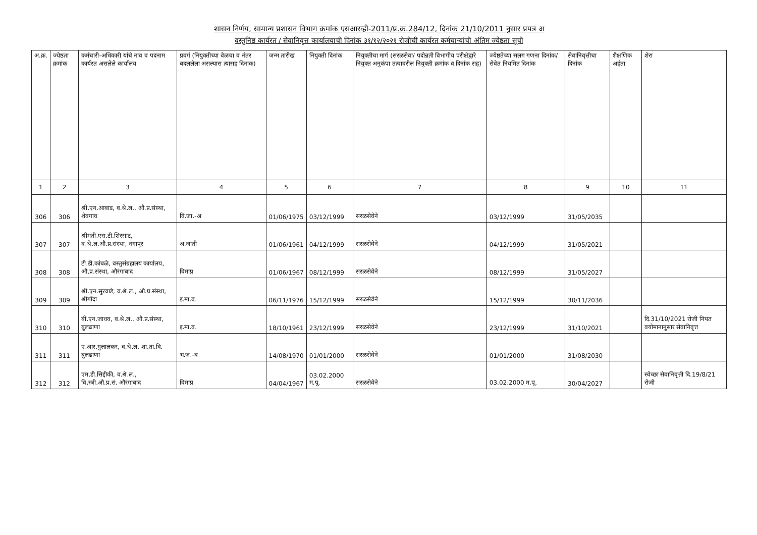शासन निर्णय, सामान्य प्रशासन विभाग क्रमांक एसआरव्ही-2011/प्र.क्र.284/12, दिनांक 21/10/2011 नुसार प्रपत्र अ
वस्तुनिष्ठ कार्यरत / सेवानिवृत्त कार्यालयाची दिनांक ३१/१२/२०२१ रोजीची कार्यरत कर्मचाऱ्यांची अंतिम ज्येष्ठता सूची
| अ.क्र. | ज्येष्ठता क्रमांक | कर्मचारी-अधिकारी यांचे नाव व पदनाम कार्यरत असलेले कार्यालय | प्रवर्ग (नियुक्तीच्या वेळचा व नंतर बदललेला असल्यास त्यासह दिनांक) | जन्म तारीख | नियुक्ती दिनांक | नियुक्तीचा मार्ग (सरळसेवा/ पदोन्नती विभागीय परीक्षेद्वारे नियुक्त अनुकंपा तत्वावरील नियुक्ती क्रमांक व दिनांक सह) | ज्येष्ठतेच्या सलग गणना दिनांक/ सेवेत नियमित दिनांक | सेवानिवृत्तीचा दिनांक | शैक्षणिक अर्हता | शेरा |
| --- | --- | --- | --- | --- | --- | --- | --- | --- | --- | --- |
| 1 | 2 | 3 | 4 | 5 | 6 | 7 | 8 | 9 | 10 | 11 |
| 306 | 306 | श्री.एन.आवाड, व.श्रे.ल., औ.प्र.संस्था, शेवगाव | वि.जा.-अ | 01/06/1975 | 03/12/1999 | सरळसेवेने | 03/12/1999 | 31/05/2035 | | |
| 307 | 307 | श्रीमती.एस.टी.शिरसाट, व.श्रे.ल.औ.प्र.संस्था, नगापूर | अ.जाती | 01/06/1961 | 04/12/1999 | सरळसेवेने | 04/12/1999 | 31/05/2021 | | |
| 308 | 308 | टी.डी.कांबळे, वस्तुसंग्रहालय कार्यालय, औ.प्र.संस्था, औरंगाबाद | विमाप्र | 01/06/1967 | 08/12/1999 | सरळसेवेने | 08/12/1999 | 31/05/2027 | | |
| 309 | 309 | श्री.एन.सुरवाडे, व.श्रे.ल., औ.प्र.संस्था, श्रीगोंदा | इ.मा.व. | 06/11/1976 | 15/12/1999 | सरळसेवेने | 15/12/1999 | 30/11/2036 | | |
| 310 | 310 | बी.एन.जाधव, व.श्रे.ल., औ.प्र.संस्था, बुलढाणा | इ.मा.व. | 18/10/1961 | 23/12/1999 | सरळसेवेने | 23/12/1999 | 31/10/2021 | | दि.31/10/2021 रोजी नियत वयोमानानुसार सेवानिवृत्त |
| 311 | 311 | ए.आर.गुलालकर, व.श्रे.ल. शा.ता.वि. बुलढाणा | भ.ज.-ब | 14/08/1970 | 01/01/2000 | सरळसेवेने | 01/01/2000 | 31/08/2030 | | |
| 312 | 312 | एम.डी.सिद्दीकी, व.श्रे.ल., वि.स्त्री.औ.प्र.सं. औरंगाबाद | विमाप्र | 04/04/1967 | 03.02.2000 म.पू. | सरळसेवेने | 03.02.2000 म.पू. | 30/04/2027 | | स्वेच्छा सेवानिवृत्ती दि.19/8/21 रोजी |